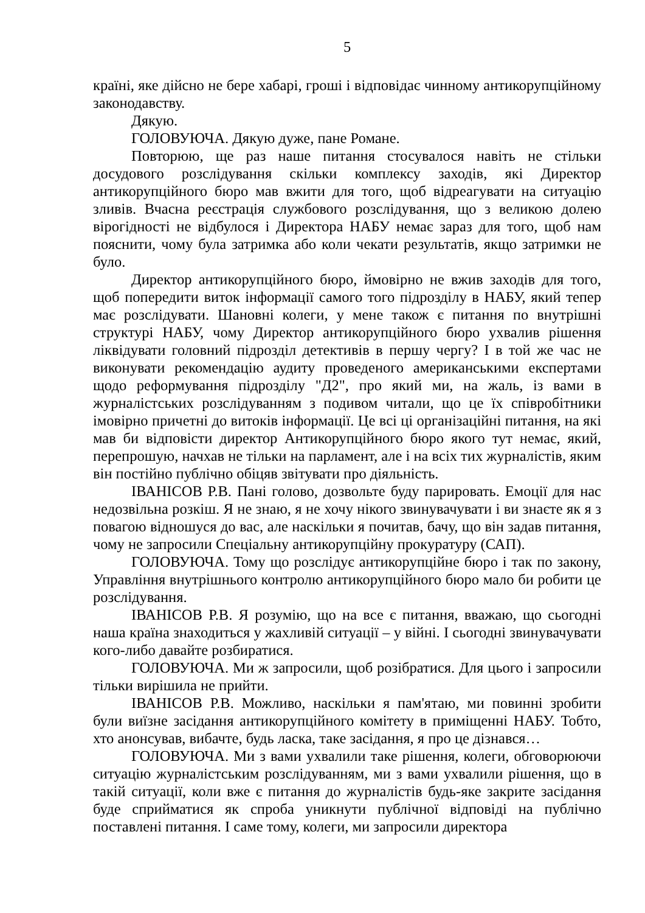5
країні, яке дійсно не бере хабарі, гроші і відповідає чинному антикорупційному законодавству.
Дякую.
ГОЛОВУЮЧА. Дякую дуже, пане Романе.
Повторюю, ще раз наше питання стосувалося навіть не стільки досудового розслідування скільки комплексу заходів, які Директор антикорупційного бюро мав вжити для того, щоб відреагувати на ситуацію зливів. Вчасна реєстрація службового розслідування, що з великою долею вірогідності не відбулося і Директора НАБУ немає зараз для того, щоб нам пояснити, чому була затримка або коли чекати результатів, якщо затримки не було.
Директор антикорупційного бюро, ймовірно не вжив заходів для того, щоб попередити виток інформації самого того підрозділу в НАБУ, який тепер має розслідувати. Шановні колеги, у мене також є питання по внутрішні структурі НАБУ, чому Директор антикорупційного бюро ухвалив рішення ліквідувати головний підрозділ детективів в першу чергу? І в той же час не виконувати рекомендацію аудиту проведеного американськими експертами щодо реформування підрозділу "Д2", про який ми, на жаль, із вами в журналістських розслідуванням з подивом читали, що це їх співробітники імовірно причетні до витоків інформації. Це всі ці організаційні питання, на які мав би відповісти директор Антикорупційного бюро якого тут немає, який, перепрошую, начхав не тільки на парламент, але і на всіх тих журналістів, яким він постійно публічно обіцяв звітувати про діяльність.
ІВАНІСОВ Р.В. Пані голово, дозвольте буду парировать. Емоції для нас недозвільна розкіш. Я не знаю, я не хочу нікого звинувачувати і ви знаєте як я з повагою відношуся до вас, але наскільки я почитав, бачу, що він задав питання, чому не запросили Спеціальну антикорупційну прокуратуру (САП).
ГОЛОВУЮЧА. Тому що розслідує антикорупційне бюро і так по закону, Управління внутрішнього контролю антикорупційного бюро мало би робити це розслідування.
ІВАНІСОВ Р.В. Я розумію, що на все є питання, вважаю, що сьогодні наша країна знаходиться у жахливій ситуації – у війні. І сьогодні звинувачувати кого-либо давайте розбиратися.
ГОЛОВУЮЧА. Ми ж запросили, щоб розібратися. Для цього і запросили тільки вирішила не прийти.
ІВАНІСОВ Р.В. Можливо, наскільки я пам'ятаю, ми повинні зробити були виїзне засідання антикорупційного комітету в приміщенні НАБУ. Тобто, хто анонсував, вибачте, будь ласка, таке засідання, я про це дізнався…
ГОЛОВУЮЧА. Ми з вами ухвалили таке рішення, колеги, обговорюючи ситуацію журналістським розслідуванням, ми з вами ухвалили рішення, що в такій ситуації, коли вже є питання до журналістів будь-яке закрите засідання буде сприйматися як спроба уникнути публічної відповіді на публічно поставлені питання. І саме тому, колеги, ми запросили директора